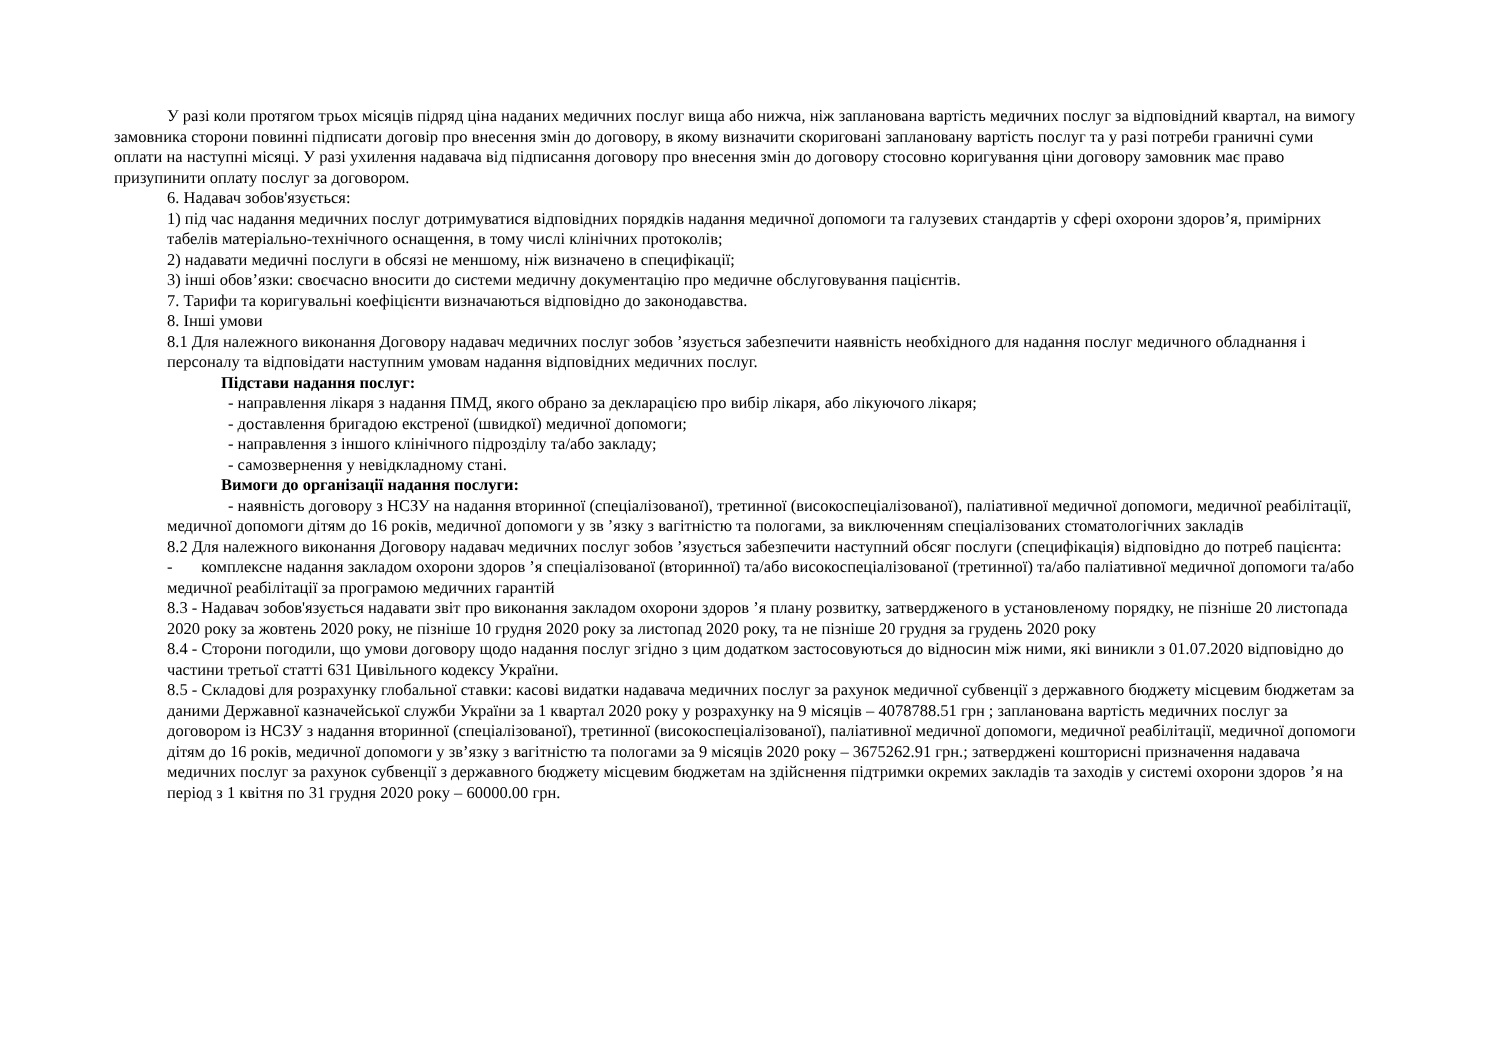У разі коли протягом трьох місяців підряд ціна наданих медичних послуг вища або нижча, ніж запланована вартість медичних послуг за відповідний квартал, на вимогу замовника сторони повинні підписати договір про внесення змін до договору, в якому визначити скориговані заплановану вартість послуг та у разі потреби граничні суми оплати на наступні місяці. У разі ухилення надавача від підписання договору про внесення змін до договору стосовно коригування ціни договору замовник має право призупинити оплату послуг за договором.
6. Надавач зобов'язується:
1) під час надання медичних послуг дотримуватися відповідних порядків надання медичної допомоги та галузевих стандартів у сфері охорони здоров’я, примірних табелів матеріально-технічного оснащення, в тому числі клінічних протоколів;
2) надавати медичні послуги в обсязі не меншому, ніж визначено в специфікації;
3) інші обов’язки: своєчасно вносити до системи медичну документацію про медичне обслуговування пацієнтів.
7. Тарифи та коригувальні коефіцієнти визначаються відповідно до законодавства.
8. Інші умови
8.1 Для належного виконання Договору надавач медичних послуг зобов ’язується забезпечити наявність необхідного для надання послуг медичного обладнання і персоналу та відповідати наступним умовам надання відповідних медичних послуг.
Підстави надання послуг:
- направлення лікаря з надання ПМД, якого обрано за декларацією про вибір лікаря, або лікуючого лікаря;
- доставлення бригадою екстреної (швидкої) медичної допомоги;
- направлення з іншого клінічного підрозділу та/або закладу;
- самозвернення у невідкладному стані.
Вимоги до організації надання послуги:
- наявність договору з НСЗУ на надання вторинної (спеціалізованої), третинної (високоспеціалізованої), паліативної медичної допомоги, медичної реабілітації, медичної допомоги дітям до 16 років, медичної допомоги у зв ’язку з вагітністю та пологами, за виключенням спеціалізованих стоматологічних закладів
8.2 Для належного виконання Договору надавач медичних послуг зобов ’язується забезпечити наступний обсяг послуги (специфікація) відповідно до потреб пацієнта:
- комплексне надання закладом охорони здоров ’я спеціалізованої (вторинної) та/або високоспеціалізованої (третинної) та/або паліативної медичної допомоги та/або медичної реабілітації за програмою медичних гарантій
8.3 - Надавач зобов'язується надавати звіт про виконання закладом охорони здоров ’я плану розвитку, затвердженого в установленому порядку, не пізніше 20 листопада 2020 року за жовтень 2020 року, не пізніше 10 грудня 2020 року за листопад 2020 року, та не пізніше 20 грудня за грудень 2020 року
8.4 - Сторони погодили, що умови договору щодо надання послуг згідно з цим додатком застосовуються до відносин між ними, які виникли з 01.07.2020 відповідно до частини третьої статті 631 Цивільного кодексу України.
8.5 - Складові для розрахунку глобальної ставки: касові видатки надавача медичних послуг за рахунок медичної субвенції з державного бюджету місцевим бюджетам за даними Державної казначейської служби України за 1 квартал 2020 року у розрахунку на 9 місяців – 4078788.51 грн ; запланована вартість медичних послуг за договором із НСЗУ з надання вторинної (спеціалізованої), третинної (високоспеціалізованої), паліативної медичної допомоги, медичної реабілітації, медичної допомоги дітям до 16 років, медичної допомоги у зв’язку з вагітністю та пологами за 9 місяців 2020 року – 3675262.91 грн.; затверджені кошторисні призначення надавача медичних послуг за рахунок субвенції з державного бюджету місцевим бюджетам на здійснення підтримки окремих закладів та заходів у системі охорони здоров ’я на період з 1 квітня по 31 грудня 2020 року – 60000.00 грн.